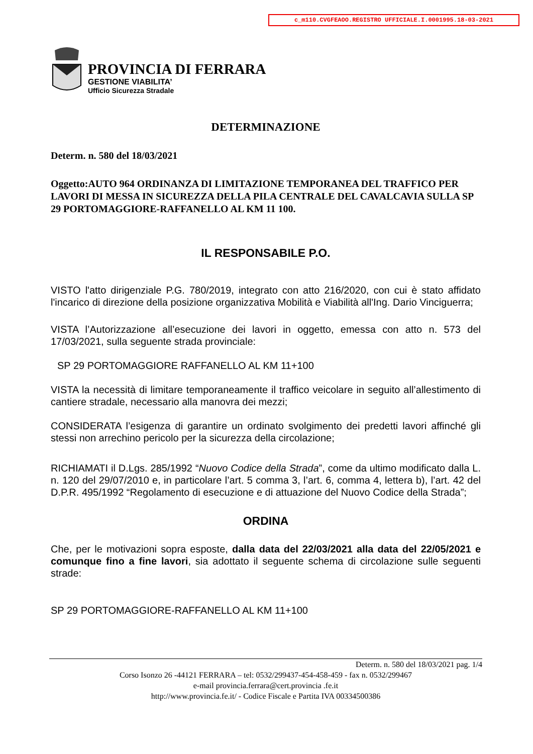c_m110.CVGFEAOO.REGISTRO UFFICIALE.I.0001995.18-03-2021
PROVINCIA DI FERRARA
GESTIONE VIABILITA’
Ufficio Sicurezza Stradale
DETERMINAZIONE
Determ. n. 580 del 18/03/2021
Oggetto:AUTO 964 ORDINANZA DI LIMITAZIONE TEMPORANEA DEL TRAFFICO PER LAVORI DI MESSA IN SICUREZZA DELLA PILA CENTRALE DEL CAVALCAVIA SULLA SP 29 PORTOMAGGIORE-RAFFANELLO AL KM 11 100.
IL RESPONSABILE P.O.
VISTO l'atto dirigenziale P.G. 780/2019, integrato con atto 216/2020, con cui è stato affidato l'incarico di direzione della posizione organizzativa Mobilità e Viabilità all'Ing. Dario Vinciguerra;
VISTA l’Autorizzazione all’esecuzione dei lavori in oggetto, emessa con atto n. 573 del 17/03/2021, sulla seguente strada provinciale:
SP 29 PORTOMAGGIORE RAFFANELLO AL KM 11+100
VISTA la necessità di limitare temporaneamente il traffico veicolare in seguito all’allestimento di cantiere stradale, necessario alla manovra dei mezzi;
CONSIDERATA l’esigenza di garantire un ordinato svolgimento dei predetti lavori affinché gli stessi non arrechino pericolo per la sicurezza della circolazione;
RICHIAMATI il D.Lgs. 285/1992 “Nuovo Codice della Strada”, come da ultimo modificato dalla L. n. 120 del 29/07/2010 e, in particolare l’art. 5 comma 3, l’art. 6, comma 4, lettera b), l’art. 42 del D.P.R. 495/1992 “Regolamento di esecuzione e di attuazione del Nuovo Codice della Strada”;
ORDINA
Che, per le motivazioni sopra esposte, dalla data del 22/03/2021 alla data del 22/05/2021 e comunque fino a fine lavori, sia adottato il seguente schema di circolazione sulle seguenti strade:
SP 29 PORTOMAGGIORE-RAFFANELLO AL KM 11+100
Determ. n. 580 del 18/03/2021 pag. 1/4
Corso Isonzo 26 -44121 FERRARA – tel: 0532/299437-454-458-459 - fax n. 0532/299467
e-mail provincia.ferrara@cert.provincia .fe.it
http://www.provincia.fe.it/ - Codice Fiscale e Partita IVA 00334500386